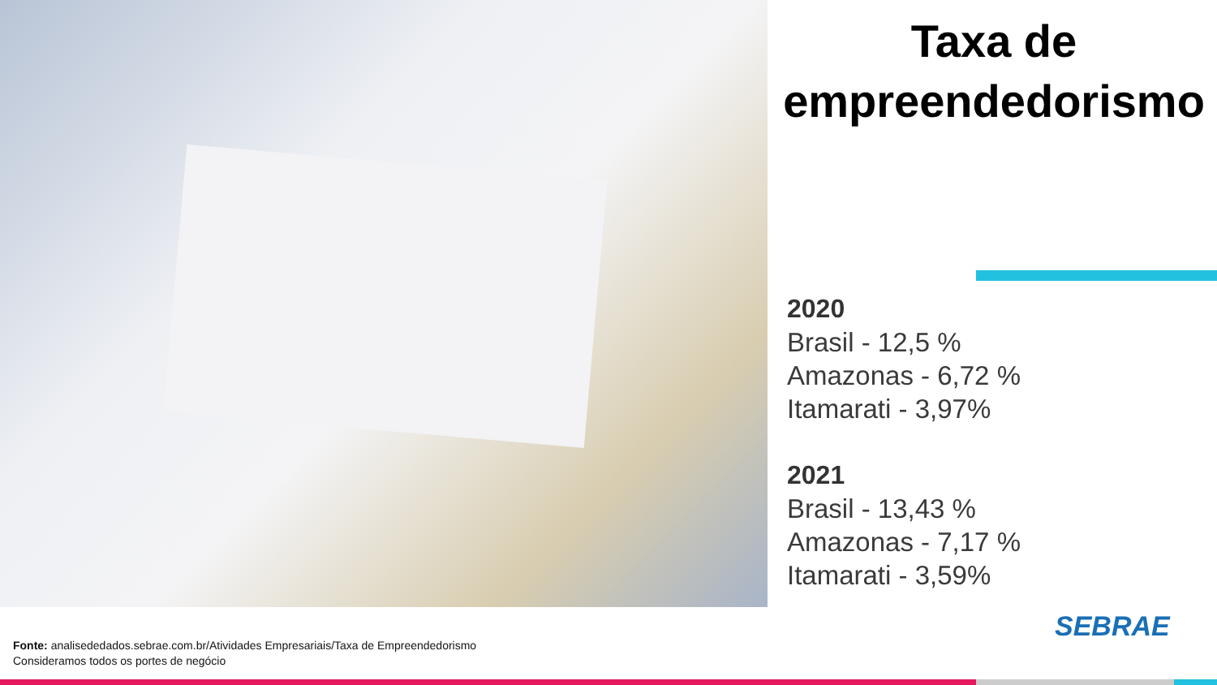Taxa de
empreendedorismo
2020
Brasil - 12,5 %
Amazonas - 6,72 %
Itamarati - 3,97%
2021
Brasil - 13,43 %
Amazonas - 7,17 %
Itamarati - 3,59%
Fonte: analisededados.sebrae.com.br/Atividades Empresariais/Taxa de Empreendedorismo
Consideramos todos os portes de negócio
SEBRAE